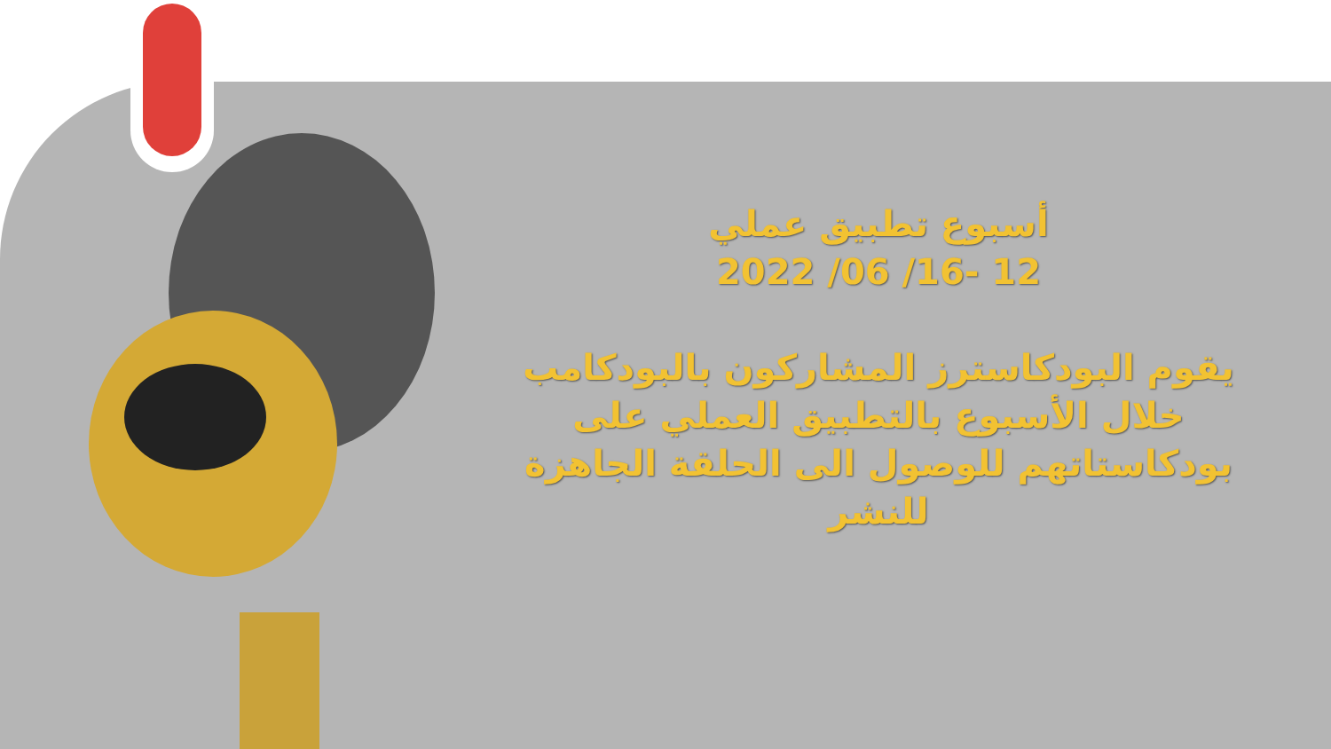أسبوع تطبيق عملي
12 -16/ 06/ 2022
يقوم البودكاسترز المشاركون بالبودكامب خلال الأسبوع بالتطبيق العملي على بودكاستاتهم للوصول الى الحلقة الجاهزة للنشر